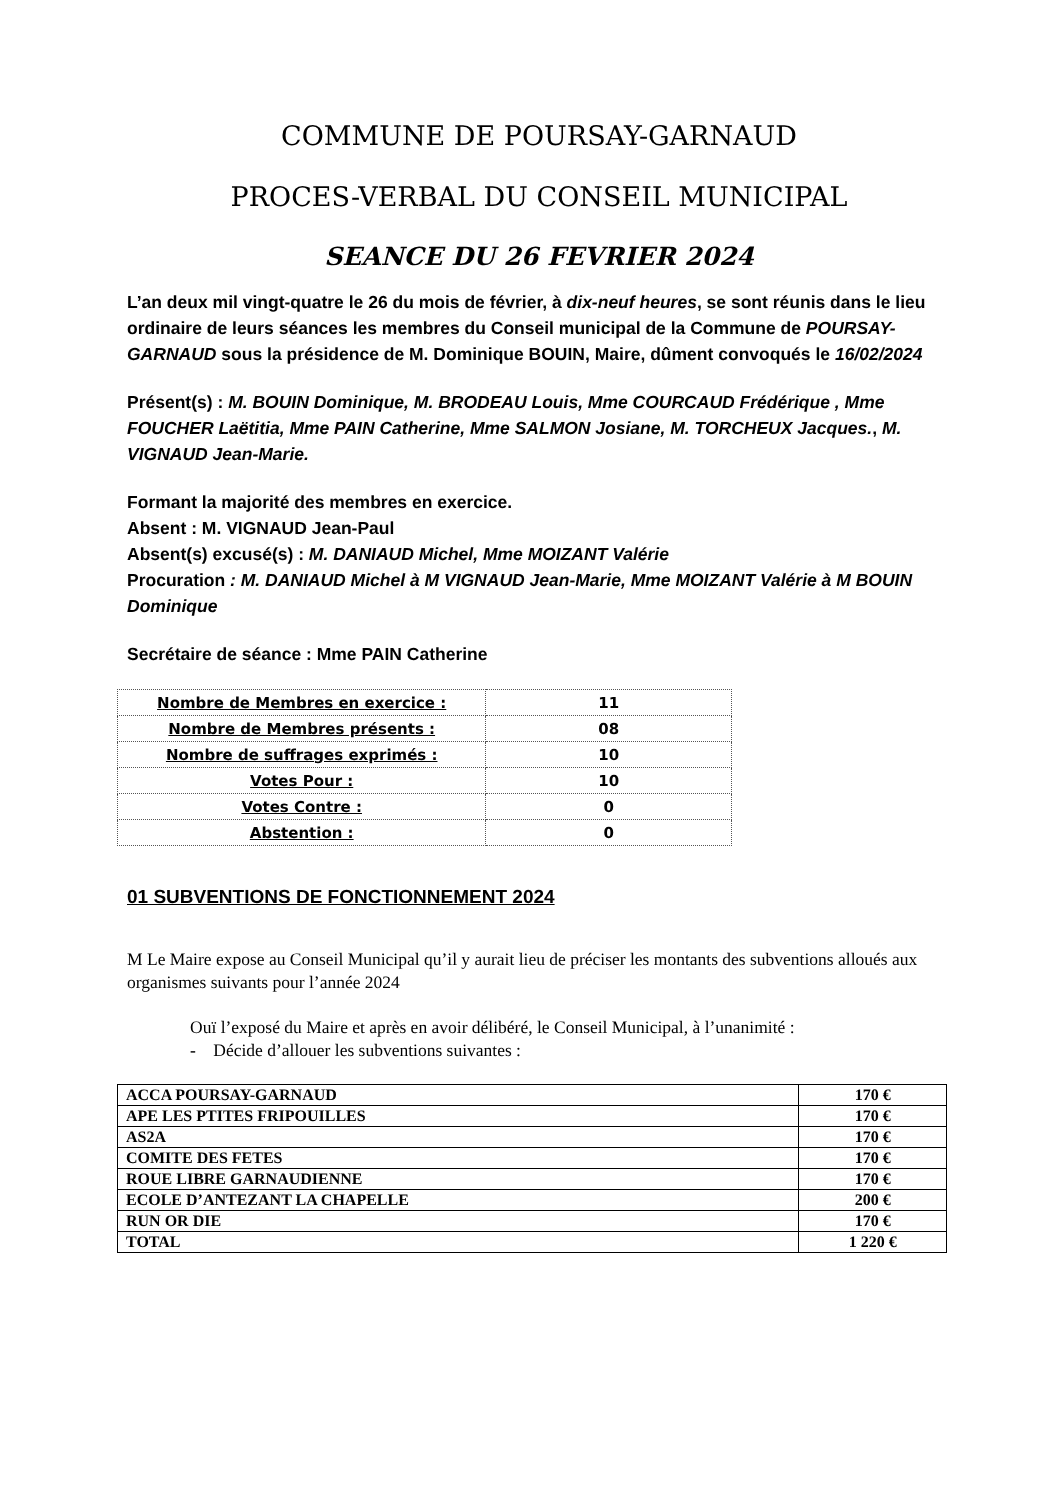COMMUNE DE POURSAY-GARNAUD
PROCES-VERBAL DU CONSEIL MUNICIPAL
SEANCE DU 26 FEVRIER 2024
L’an deux mil vingt-quatre le 26 du mois de février, à dix-neuf heures, se sont réunis dans le lieu ordinaire de leurs séances les membres du Conseil municipal de la Commune de POURSAY-GARNAUD sous la présidence de M. Dominique BOUIN, Maire, dûment convoqués le 16/02/2024
Présent(s) : M. BOUIN Dominique, M. BRODEAU Louis, Mme COURCAUD Frédérique , Mme FOUCHER Laëtitia, Mme PAIN Catherine, Mme SALMON Josiane, M. TORCHEUX Jacques., M. VIGNAUD Jean-Marie.
Formant la majorité des membres en exercice.
Absent : M. VIGNAUD Jean-Paul
Absent(s) excusé(s) : M. DANIAUD Michel, Mme MOIZANT Valérie
Procuration : M. DANIAUD Michel à M VIGNAUD Jean-Marie, Mme MOIZANT Valérie à M BOUIN Dominique
Secrétaire de séance : Mme PAIN Catherine
| Nombre de Membres en exercice : | 11 |
| Nombre de Membres présents : | 08 |
| Nombre de suffrages exprimés : | 10 |
| Votes Pour : | 10 |
| Votes Contre : | 0 |
| Abstention : | 0 |
01 SUBVENTIONS DE FONCTIONNEMENT 2024
M Le Maire expose au Conseil Municipal qu’il y aurait lieu de préciser les montants des subventions alloués aux organismes suivants pour l’année 2024
Ouï l’exposé du Maire et après en avoir délibéré, le Conseil Municipal, à l’unanimité :
- Décide d’allouer les subventions suivantes :
| ACCA POURSAY-GARNAUD | 170 € |
| APE LES PTITES FRIPOUILLES | 170 € |
| AS2A | 170 € |
| COMITE DES FETES | 170 € |
| ROUE LIBRE GARNAUDIENNE | 170 € |
| ECOLE D’ANTEZANT LA CHAPELLE | 200 € |
| RUN OR DIE | 170 € |
| TOTAL | 1 220 € |